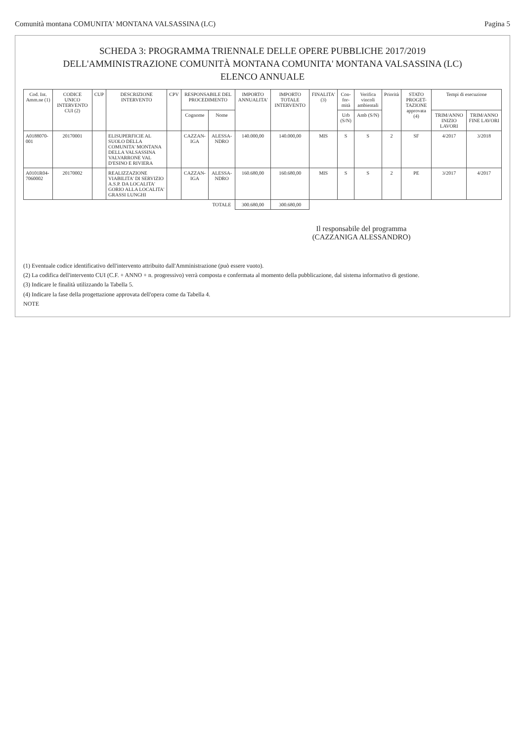Comunità montana COMUNITA' MONTANA VALSASSINA (LC) Pagina 5
SCHEDA 3: PROGRAMMA TRIENNALE DELLE OPERE PUBBLICHE 2017/2019
DELL'AMMINISTRAZIONE COMUNITÀ MONTANA COMUNITA' MONTANA VALSASSINA (LC)
ELENCO ANNUALE
| Cod. Int. Amm.ne (1) | CODICE UNICO INTERVENTO CUI (2) | CUP | DESCRIZIONE INTERVENTO | CPV | RESPONSABILE DEL PROCEDIMENTO | | IMPORTO ANNUALITA' | IMPORTO TOTALE INTERVENTO | FINALITA' (3) | Con-for-mità | Verifica vincoli ambientali | Priorità | STATO PROGET-TAZIONE approvata (4) | Tempi di esecuzione | |
| --- | --- | --- | --- | --- | --- | --- | --- | --- | --- | --- | --- | --- | --- | --- | --- |
| | | | | | Cognome | Nome | | | | Urb (S/N) | Amb (S/N) | | | TRIM/ANNO INIZIO LAVORI | TRIM/ANNO FINE LAVORI |
| A0188070-001 | 20170001 | | ELISUPERFICIE AL SUOLO DELLA COMUNITA' MONTANA DELLA VALSASSINA VALVARRONE VAL D'ESINO E RIVIERA | | CAZZAN-IGA | ALESSA-NDRO | 140.000,00 | 140.000,00 | MIS | S | S | 2 | SF | 4/2017 | 3/2018 |
| A0101R04-7060002 | 20170002 | | REALIZZAZIONE VIABILITA' DI SERVIZIO A.S.P. DA LOCALITA' GORIO ALLA LOCALITA' GRASSI LUNGHI | | CAZZAN-IGA | ALESSA-NDRO | 160.680,00 | 160.680,00 | MIS | S | S | 2 | PE | 3/2017 | 4/2017 |
| | | | | | | TOTALE | 300.680,00 | 300.680,00 | | | | | | | |
Il responsabile del programma
(CAZZANIGA ALESSANDRO)
(1) Eventuale codice identificativo dell'intervento attribuito dall'Amministrazione (può essere vuoto).
(2) La codifica dell'intervento CUI (C.F. + ANNO + n. progressivo) verrà composta e confermata al momento della pubblicazione, dal sistema informativo di gestione.
(3) Indicare le finalità utilizzando la Tabella 5.
(4) Indicare la fase della progettazione approvata dell'opera come da Tabella 4.
NOTE